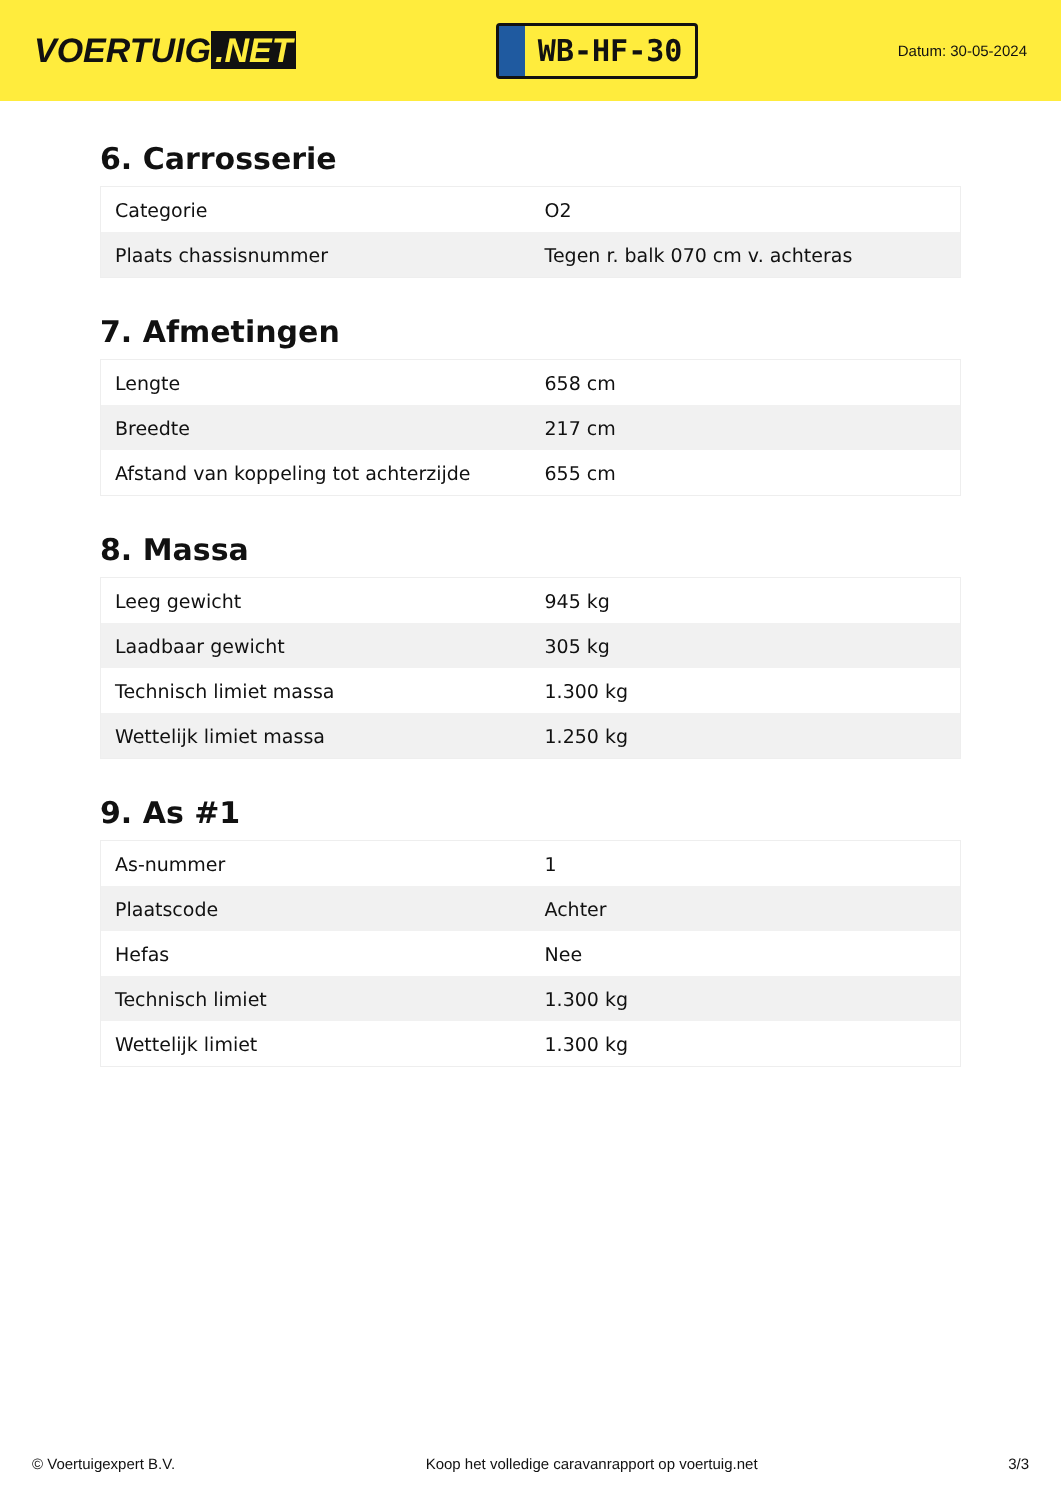VOERTUIG.NET
WB-HF-30
Datum: 30-05-2024
6. Carrosserie
| Categorie | O2 |
| Plaats chassisnummer | Tegen r. balk 070 cm v. achteras |
7. Afmetingen
| Lengte | 658 cm |
| Breedte | 217 cm |
| Afstand van koppeling tot achterzijde | 655 cm |
8. Massa
| Leeg gewicht | 945 kg |
| Laadbaar gewicht | 305 kg |
| Technisch limiet massa | 1.300 kg |
| Wettelijk limiet massa | 1.250 kg |
9. As #1
| As-nummer | 1 |
| Plaatscode | Achter |
| Hefas | Nee |
| Technisch limiet | 1.300 kg |
| Wettelijk limiet | 1.300 kg |
© Voertuigexpert B.V. Koop het volledige caravanrapport op voertuig.net 3/3